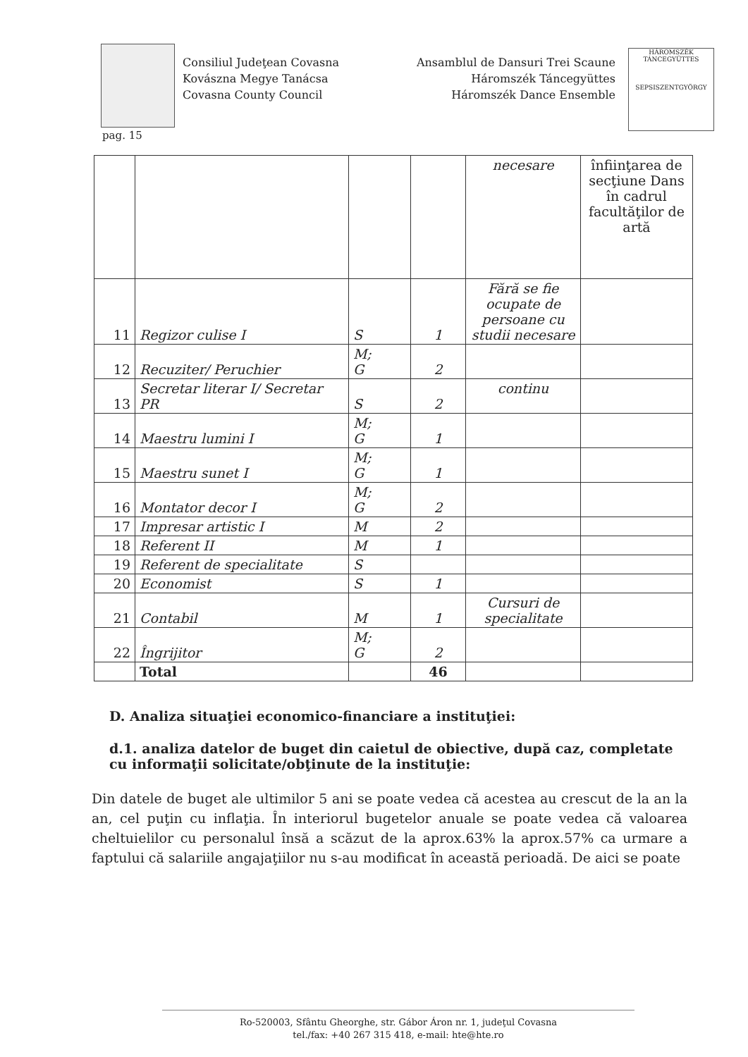Consiliul Judeţean Covasna
Kovászna Megye Tanácsa
Covasna County Council
Ansamblul de Dansuri Trei Scaune
Háromszék Táncegyüttes
Háromszék Dance Ensemble
HÁROMSZÉK TÁNCEGYÜTTES
SEPSISZENTGYÖRGY
pag. 15
| | | | | necesare | înfiinţarea de secţiune Dans în cadrul facultăţilor de artă |
| 11 | Regizor culise I | S | 1 | Fără se fie ocupate de persoane cu studii necesare | |
| 12 | Recuziter/ Peruchier | M; G | 2 | | |
| 13 | Secretar literar I/ Secretar PR | S | 2 | continu | |
| 14 | Maestru lumini I | M; G | 1 | | |
| 15 | Maestru sunet I | M; G | 1 | | |
| 16 | Montator decor I | M; G | 2 | | |
| 17 | Impresar artistic I | M | 2 | | |
| 18 | Referent II | M | 1 | | |
| 19 | Referent de specialitate | S | | | |
| 20 | Economist | S | 1 | | |
| 21 | Contabil | M | 1 | Cursuri de specialitate | |
| 22 | Îngrijitor | M; G | 2 | | |
| | Total | | 46 | | |
D. Analiza situaţiei economico-financiare a instituţiei:
d.1. analiza datelor de buget din caietul de obiective, după caz, completate cu informaţii solicitate/obţinute de la instituţie:
Din datele de buget ale ultimilor 5 ani se poate vedea că acestea au crescut de la an la an, cel puţin cu inflaţia. În interiorul bugetelor anuale se poate vedea că valoarea cheltuielilor cu personalul însă a scăzut de la aprox.63% la aprox.57% ca urmare a faptului că salariile angajaţiilor nu s-au modificat în această perioadă. De aici se poate
Ro-520003, Sfântu Gheorghe, str. Gábor Áron nr. 1, judeţul Covasna
tel./fax: +40 267 315 418, e-mail: hte@hte.ro